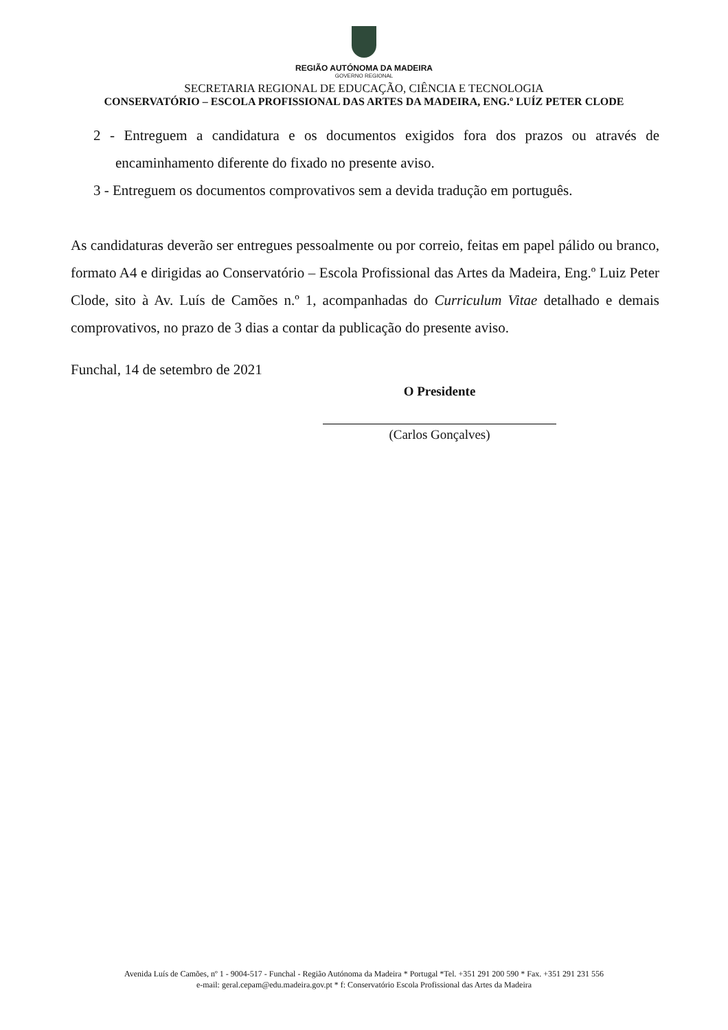REGIÃO AUTÓNOMA DA MADEIRA
GOVERNO REGIONAL
SECRETARIA REGIONAL DE EDUCAÇÃO, CIÊNCIA E TECNOLOGIA
CONSERVATÓRIO – ESCOLA PROFISSIONAL DAS ARTES DA MADEIRA, ENG.º LUÍZ PETER CLODE
2 - Entreguem a candidatura e os documentos exigidos fora dos prazos ou através de encaminhamento diferente do fixado no presente aviso.
3 - Entreguem os documentos comprovativos sem a devida tradução em português.
As candidaturas deverão ser entregues pessoalmente ou por correio, feitas em papel pálido ou branco, formato A4 e dirigidas ao Conservatório – Escola Profissional das Artes da Madeira, Eng.º Luiz Peter Clode, sito à Av. Luís de Camões n.º 1, acompanhadas do Curriculum Vitae detalhado e demais comprovativos, no prazo de 3 dias a contar da publicação do presente aviso.
Funchal, 14 de setembro de 2021
O Presidente
(Carlos Gonçalves)
Avenida Luís de Camões, nº 1 - 9004-517 - Funchal - Região Autónoma da Madeira * Portugal *Tel. +351 291 200 590 * Fax. +351 291 231 556
e-mail: geral.cepam@edu.madeira.gov.pt * f: Conservatório Escola Profissional das Artes da Madeira